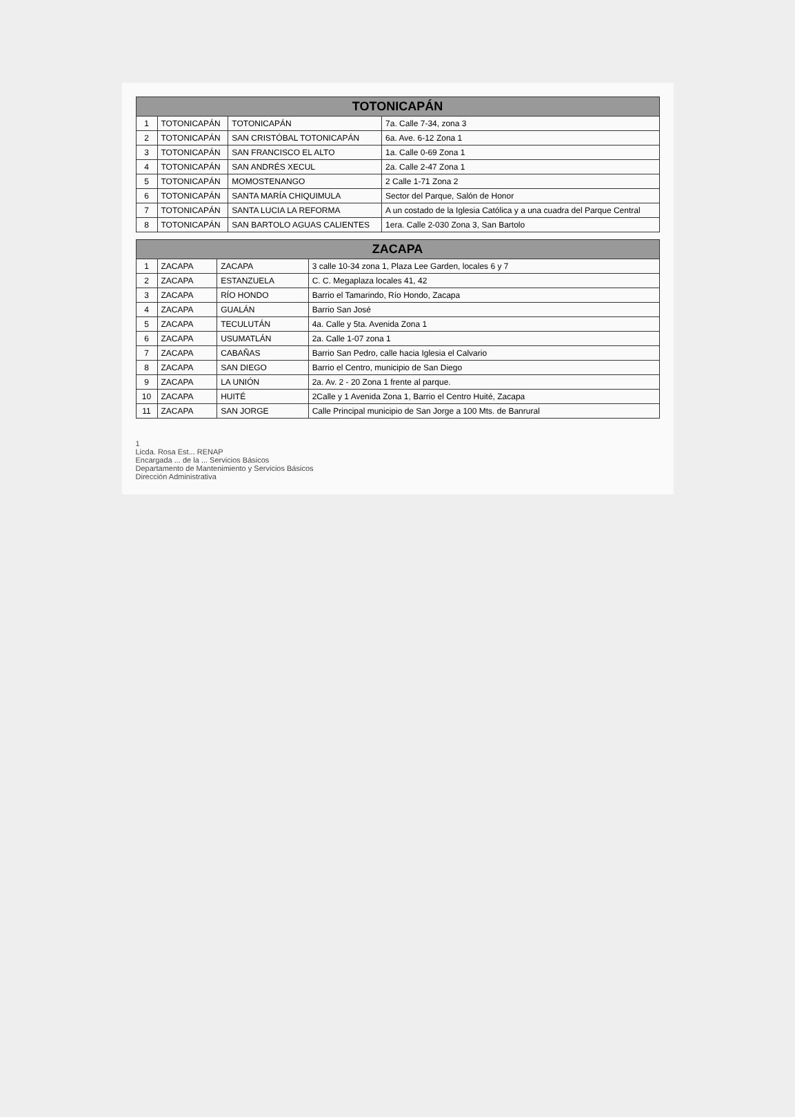| TOTONICAPÁN | | | |
| --- | --- | --- | --- |
| 1 | TOTONICAPÁN | TOTONICAPÁN | 7a. Calle 7-34, zona 3 |
| 2 | TOTONICAPÁN | SAN CRISTÓBAL TOTONICAPÁN | 6a. Ave. 6-12 Zona 1 |
| 3 | TOTONICAPÁN | SAN FRANCISCO EL ALTO | 1a. Calle 0-69 Zona 1 |
| 4 | TOTONICAPÁN | SAN ANDRÉS XECUL | 2a. Calle 2-47 Zona 1 |
| 5 | TOTONICAPÁN | MOMOSTENANGO | 2 Calle 1-71 Zona 2 |
| 6 | TOTONICAPÁN | SANTA MARÍA CHIQUIMULA | Sector del Parque, Salón de Honor |
| 7 | TOTONICAPÁN | SANTA LUCIA LA REFORMA | A un costado de la Iglesia Católica y a una cuadra del Parque Central |
| 8 | TOTONICAPÁN | SAN BARTOLO AGUAS CALIENTES | 1era. Calle 2-030 Zona 3, San Bartolo |
| ZACAPA | | | |
| --- | --- | --- | --- |
| 1 | ZACAPA | ZACAPA | 3 calle 10-34 zona 1, Plaza Lee Garden, locales 6 y 7 |
| 2 | ZACAPA | ESTANZUELA | C. C. Megaplaza locales 41, 42 |
| 3 | ZACAPA | RÍO HONDO | Barrio el Tamarindo, Río Hondo, Zacapa |
| 4 | ZACAPA | GUALÁN | Barrio San José |
| 5 | ZACAPA | TECULUTÁN | 4a. Calle y 5ta. Avenida Zona 1 |
| 6 | ZACAPA | USUMATLÁN | 2a. Calle 1-07 zona 1 |
| 7 | ZACAPA | CABAÑAS | Barrio San Pedro, calle hacia Iglesia el Calvario |
| 8 | ZACAPA | SAN DIEGO | Barrio el Centro, municipio de San Diego |
| 9 | ZACAPA | LA UNIÓN | 2a. Av. 2 - 20 Zona 1 frente al parque. |
| 10 | ZACAPA | HUITÉ | 2Calle y 1 Avenida Zona 1, Barrio el Centro Huité, Zacapa |
| 11 | ZACAPA | SAN JORGE | Calle Principal municipio de San Jorge a 100 Mts. de Banrural |
1
Licda. Rosa Est... RENAP
Encargada ... de la ... Servicios Básicos
Departamento de Mantenimiento y Servicios Básicos
Dirección Administrativa